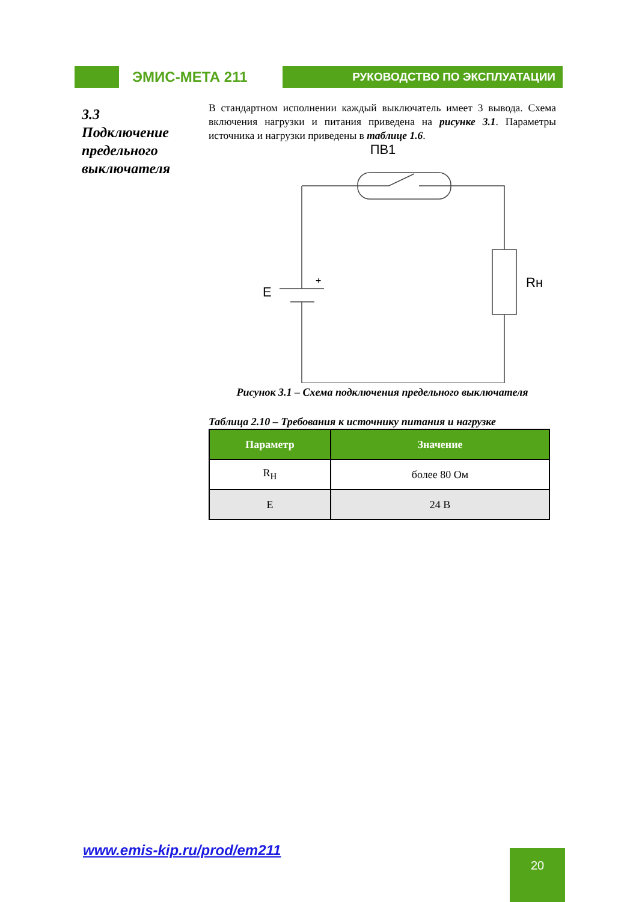ЭМИС-МЕТА 211
РУКОВОДСТВО ПО ЭКСПЛУАТАЦИИ
3.3
Подключение предельного выключателя
В стандартном исполнении каждый выключатель имеет 3 вывода. Схема включения нагрузки и питания приведена на рисунке 3.1. Параметры источника и нагрузки приведены в таблице 1.6.
ПВ1
E
+
Rн
Рисунок 3.1 – Схема подключения предельного выключателя
Таблица 2.10 – Требования к источнику питания и нагрузке
| Параметр | Значение |
| --- | --- |
| R<sub>Н</sub> | более 80 Ом |
| E | 24 В |
www.emis-kip.ru/prod/em211 20